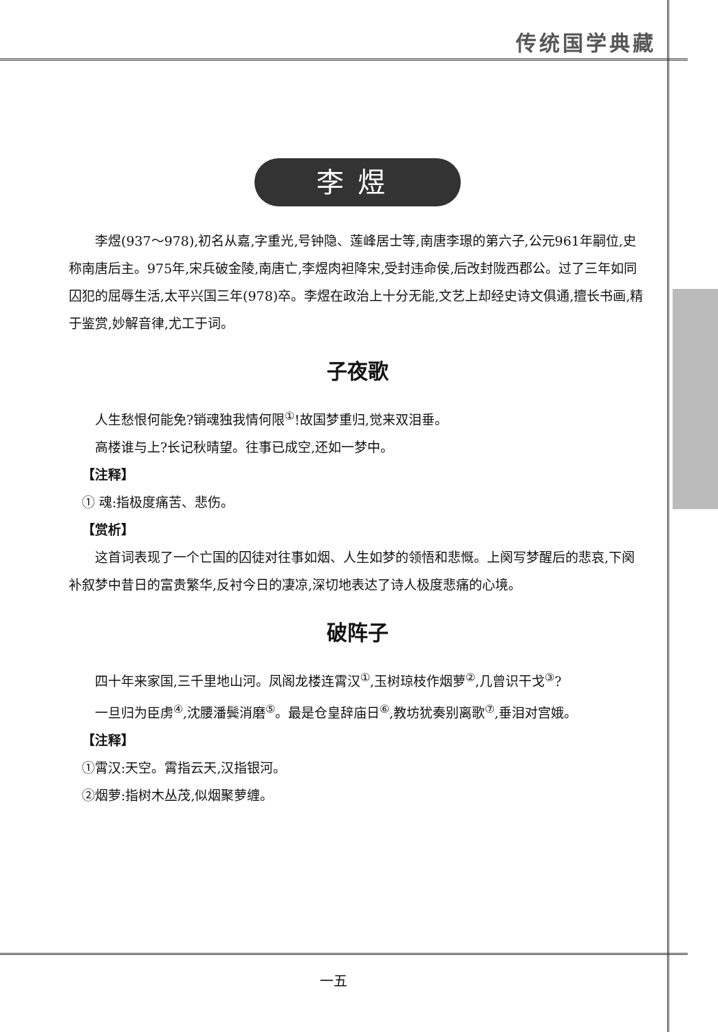传统国学典藏
李煜
李煜(937～978),初名从嘉,字重光,号钟隐、莲峰居士等,南唐李璟的第六子,公元961年嗣位,史称南唐后主。975年,宋兵破金陵,南唐亡,李煜肉袒降宋,受封违命侯,后改封陇西郡公。过了三年如同囚犯的屈辱生活,太平兴国三年(978)卒。李煜在政治上十分无能,文艺上却经史诗文俱通,擅长书画,精于鉴赏,妙解音律,尤工于词。
子夜歌
人生愁恨何能免?销魂独我情何限<sup>①</sup>!故国梦重归,觉来双泪垂。
高楼谁与上?长记秋晴望。往事已成空,还如一梦中。
【注释】
① 魂:指极度痛苦、悲伤。
【赏析】
这首词表现了一个亡国的囚徒对往事如烟、人生如梦的领悟和悲慨。上阕写梦醒后的悲哀,下阕补叙梦中昔日的富贵繁华,反衬今日的凄凉,深切地表达了诗人极度悲痛的心境。
破阵子
四十年来家国,三千里地山河。凤阁龙楼连霄汉<sup>①</sup>,玉树琼枝作烟萝<sup>②</sup>,几曾识干戈<sup>③</sup>?
一旦归为臣虏<sup>④</sup>,沈腰潘鬓消磨<sup>⑤</sup>。最是仓皇辞庙日<sup>⑥</sup>,教坊犹奏别离歌<sup>⑦</sup>,垂泪对宫娥。
【注释】
①霄汉:天空。霄指云天,汉指银河。
②烟萝:指树木丛茂,似烟聚萝缠。
一五